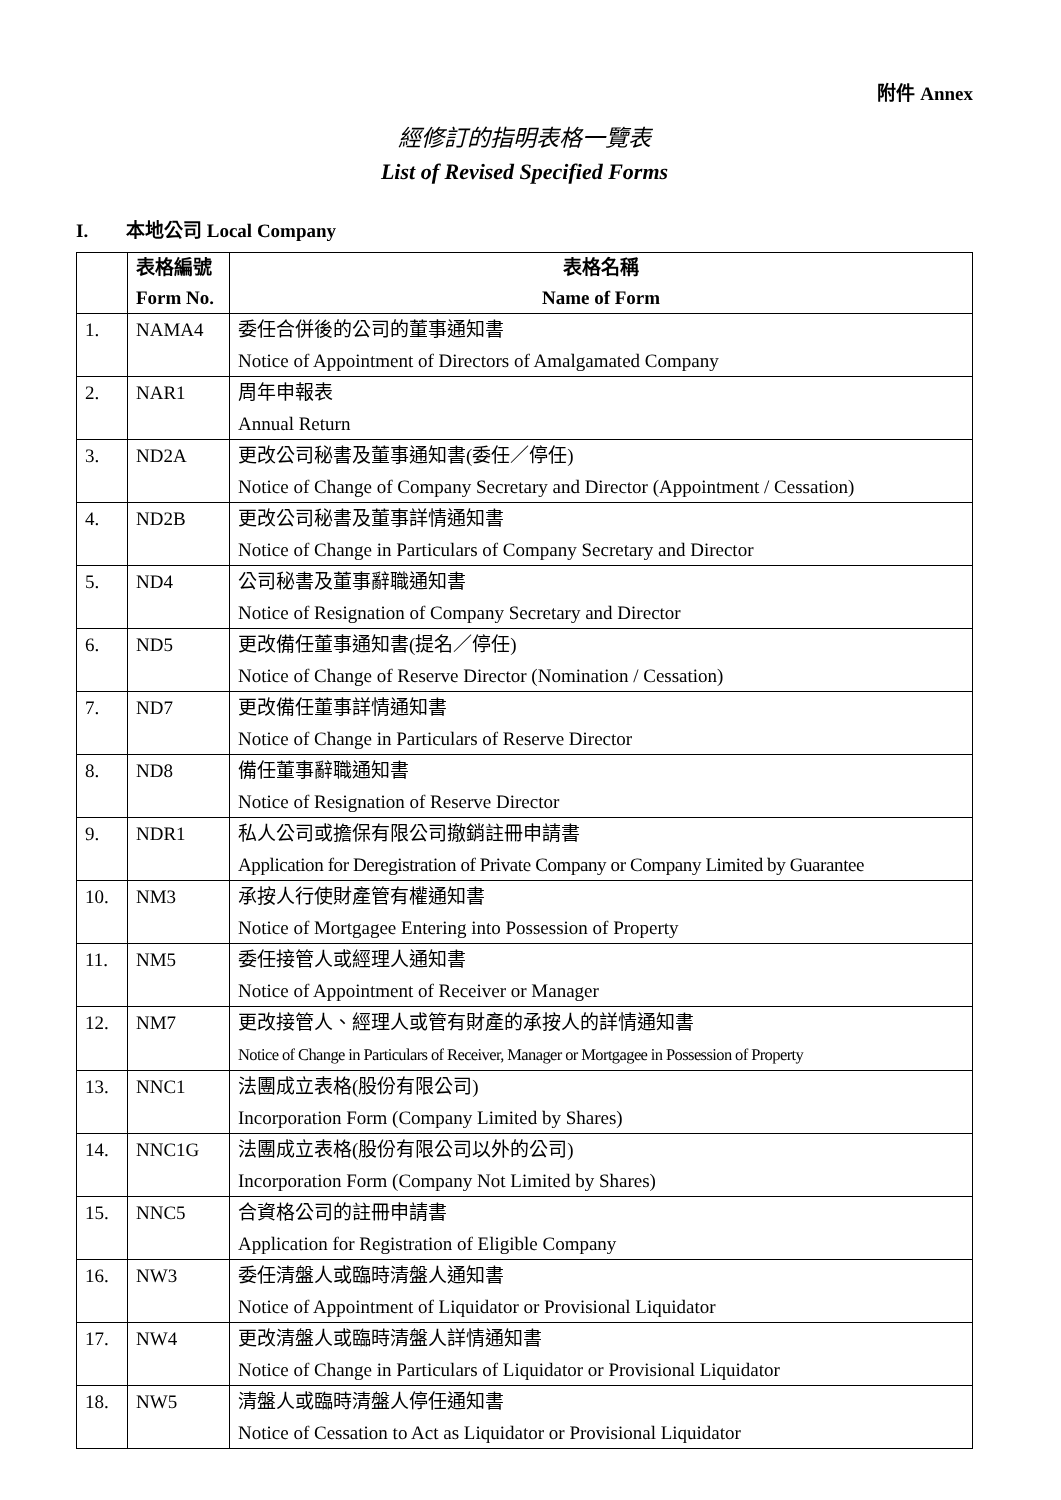附件 Annex
經修訂的指明表格一覽表
List of Revised Specified Forms
I. 本地公司 Local Company
| | 表格編號 Form No. | 表格名稱 Name of Form |
| --- | --- | --- |
| 1. | NAMA4 | 委任合併後的公司的董事通知書 Notice of Appointment of Directors of Amalgamated Company |
| 2. | NAR1 | 周年申報表 Annual Return |
| 3. | ND2A | 更改公司秘書及董事通知書(委任／停任) Notice of Change of Company Secretary and Director (Appointment / Cessation) |
| 4. | ND2B | 更改公司秘書及董事詳情通知書 Notice of Change in Particulars of Company Secretary and Director |
| 5. | ND4 | 公司秘書及董事辭職通知書 Notice of Resignation of Company Secretary and Director |
| 6. | ND5 | 更改備任董事通知書(提名／停任) Notice of Change of Reserve Director (Nomination / Cessation) |
| 7. | ND7 | 更改備任董事詳情通知書 Notice of Change in Particulars of Reserve Director |
| 8. | ND8 | 備任董事辭職通知書 Notice of Resignation of Reserve Director |
| 9. | NDR1 | 私人公司或擔保有限公司撤銷註冊申請書 Application for Deregistration of Private Company or Company Limited by Guarantee |
| 10. | NM3 | 承按人行使財產管有權通知書 Notice of Mortgagee Entering into Possession of Property |
| 11. | NM5 | 委任接管人或經理人通知書 Notice of Appointment of Receiver or Manager |
| 12. | NM7 | 更改接管人、經理人或管有財產的承按人的詳情通知書 Notice of Change in Particulars of Receiver, Manager or Mortgagee in Possession of Property |
| 13. | NNC1 | 法團成立表格(股份有限公司) Incorporation Form (Company Limited by Shares) |
| 14. | NNC1G | 法團成立表格(股份有限公司以外的公司) Incorporation Form (Company Not Limited by Shares) |
| 15. | NNC5 | 合資格公司的註冊申請書 Application for Registration of Eligible Company |
| 16. | NW3 | 委任清盤人或臨時清盤人通知書 Notice of Appointment of Liquidator or Provisional Liquidator |
| 17. | NW4 | 更改清盤人或臨時清盤人詳情通知書 Notice of Change in Particulars of Liquidator or Provisional Liquidator |
| 18. | NW5 | 清盤人或臨時清盤人停任通知書 Notice of Cessation to Act as Liquidator or Provisional Liquidator |